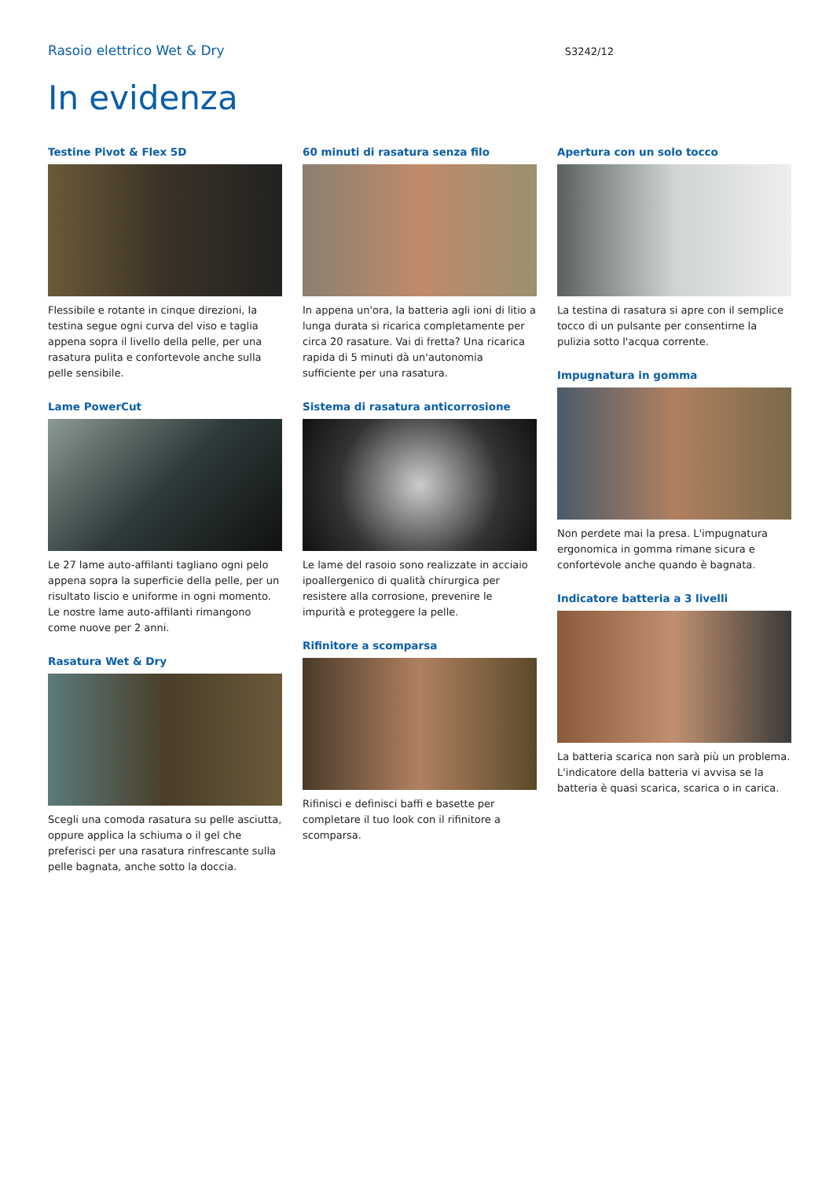Rasoio elettrico Wet & Dry S3242/12
In evidenza
Testine Pivot & Flex 5D
Flessibile e rotante in cinque direzioni, la testina segue ogni curva del viso e taglia appena sopra il livello della pelle, per una rasatura pulita e confortevole anche sulla pelle sensibile.
Lame PowerCut
Le 27 lame auto-affilanti tagliano ogni pelo appena sopra la superficie della pelle, per un risultato liscio e uniforme in ogni momento. Le nostre lame auto-affilanti rimangono come nuove per 2 anni.
Rasatura Wet & Dry
Scegli una comoda rasatura su pelle asciutta, oppure applica la schiuma o il gel che preferisci per una rasatura rinfrescante sulla pelle bagnata, anche sotto la doccia.
60 minuti di rasatura senza filo
In appena un'ora, la batteria agli ioni di litio a lunga durata si ricarica completamente per circa 20 rasature. Vai di fretta? Una ricarica rapida di 5 minuti dà un'autonomia sufficiente per una rasatura.
Sistema di rasatura anticorrosione
Le lame del rasoio sono realizzate in acciaio ipoallergenico di qualità chirurgica per resistere alla corrosione, prevenire le impurità e proteggere la pelle.
Rifinitore a scomparsa
Rifinisci e definisci baffi e basette per completare il tuo look con il rifinitore a scomparsa.
Apertura con un solo tocco
La testina di rasatura si apre con il semplice tocco di un pulsante per consentirne la pulizia sotto l'acqua corrente.
Impugnatura in gomma
Non perdete mai la presa. L'impugnatura ergonomica in gomma rimane sicura e confortevole anche quando è bagnata.
Indicatore batteria a 3 livelli
La batteria scarica non sarà più un problema. L'indicatore della batteria vi avvisa se la batteria è quasi scarica, scarica o in carica.